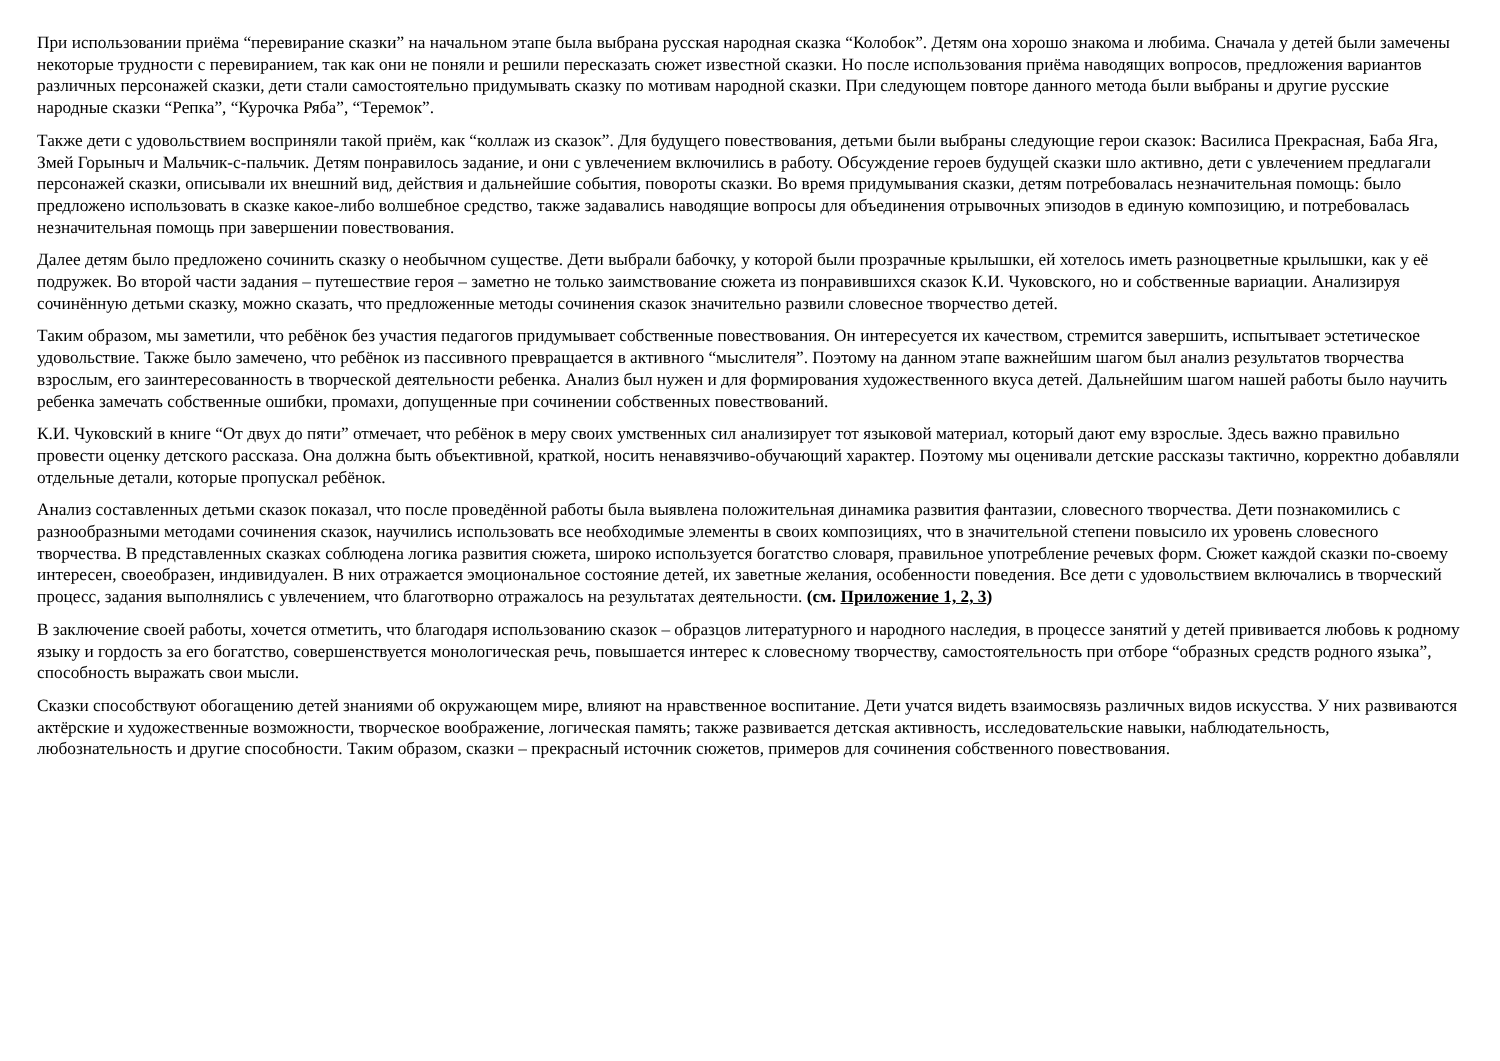При использовании приёма “перевирание сказки” на начальном этапе была выбрана русская народная сказка “Колобок”. Детям она хорошо знакома и любима. Сначала у детей были замечены некоторые трудности с перевиранием, так как они не поняли и решили пересказать сюжет известной сказки. Но после использования приёма наводящих вопросов, предложения вариантов различных персонажей сказки, дети стали самостоятельно придумывать сказку по мотивам народной сказки. При следующем повторе данного метода были выбраны и другие русские народные сказки “Репка”, “Курочка Ряба”, “Теремок”.
Также дети с удовольствием восприняли такой приём, как “коллаж из сказок”. Для будущего повествования, детьми были выбраны следующие герои сказок: Василиса Прекрасная, Баба Яга, Змей Горыныч и Мальчик-с-пальчик. Детям понравилось задание, и они с увлечением включились в работу. Обсуждение героев будущей сказки шло активно, дети с увлечением предлагали персонажей сказки, описывали их внешний вид, действия и дальнейшие события, повороты сказки. Во время придумывания сказки, детям потребовалась незначительная помощь: было предложено использовать в сказке какое-либо волшебное средство, также задавались наводящие вопросы для объединения отрывочных эпизодов в единую композицию, и потребовалась незначительная помощь при завершении повествования.
Далее детям было предложено сочинить сказку о необычном существе. Дети выбрали бабочку, у которой были прозрачные крылышки, ей хотелось иметь разноцветные крылышки, как у её подружек. Во второй части задания – путешествие героя – заметно не только заимствование сюжета из понравившихся сказок К.И. Чуковского, но и собственные вариации. Анализируя сочинённую детьми сказку, можно сказать, что предложенные методы сочинения сказок значительно развили словесное творчество детей.
Таким образом, мы заметили, что ребёнок без участия педагогов придумывает собственные повествования. Он интересуется их качеством, стремится завершить, испытывает эстетическое удовольствие. Также было замечено, что ребёнок из пассивного превращается в активного “мыслителя”. Поэтому на данном этапе важнейшим шагом был анализ результатов творчества взрослым, его заинтересованность в творческой деятельности ребенка. Анализ был нужен и для формирования художественного вкуса детей. Дальнейшим шагом нашей работы было научить ребенка замечать собственные ошибки, промахи, допущенные при сочинении собственных повествований.
К.И. Чуковский в книге “От двух до пяти” отмечает, что ребёнок в меру своих умственных сил анализирует тот языковой материал, который дают ему взрослые. Здесь важно правильно провести оценку детского рассказа. Она должна быть объективной, краткой, носить ненавязчиво-обучающий характер. Поэтому мы оценивали детские рассказы тактично, корректно добавляли отдельные детали, которые пропускал ребёнок.
Анализ составленных детьми сказок показал, что после проведённой работы была выявлена положительная динамика развития фантазии, словесного творчества. Дети познакомились с разнообразными методами сочинения сказок, научились использовать все необходимые элементы в своих композициях, что в значительной степени повысило их уровень словесного творчества. В представленных сказках соблюдена логика развития сюжета, широко используется богатство словаря, правильное употребление речевых форм. Сюжет каждой сказки по-своему интересен, своеобразен, индивидуален. В них отражается эмоциональное состояние детей, их заветные желания, особенности поведения. Все дети с удовольствием включались в творческий процесс, задания выполнялись с увлечением, что благотворно отражалось на результатах деятельности. (см. Приложение 1, 2, 3)
В заключение своей работы, хочется отметить, что благодаря использованию сказок – образцов литературного и народного наследия, в процессе занятий у детей прививается любовь к родному языку и гордость за его богатство, совершенствуется монологическая речь, повышается интерес к словесному творчеству, самостоятельность при отборе “образных средств родного языка”, способность выражать свои мысли.
Сказки способствуют обогащению детей знаниями об окружающем мире, влияют на нравственное воспитание. Дети учатся видеть взаимосвязь различных видов искусства. У них развиваются актёрские и художественные возможности, творческое воображение, логическая память; также развивается детская активность, исследовательские навыки, наблюдательность, любознательность и другие способности. Таким образом, сказки – прекрасный источник сюжетов, примеров для сочинения собственного повествования.